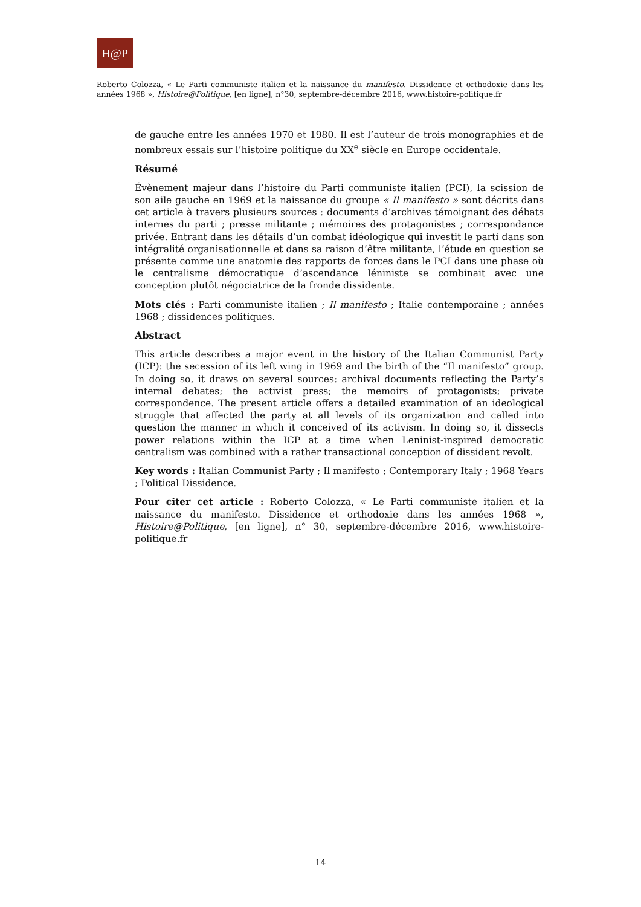H@P
Roberto Colozza, « Le Parti communiste italien et la naissance du manifesto. Dissidence et orthodoxie dans les années 1968 », Histoire@Politique, [en ligne], n°30, septembre-décembre 2016, www.histoire-politique.fr
de gauche entre les années 1970 et 1980. Il est l’auteur de trois monographies et de nombreux essais sur l’histoire politique du XX<sup>e</sup> siècle en Europe occidentale.
Résumé
Évènement majeur dans l’histoire du Parti communiste italien (PCI), la scission de son aile gauche en 1969 et la naissance du groupe « Il manifesto » sont décrits dans cet article à travers plusieurs sources : documents d’archives témoignant des débats internes du parti ; presse militante ; mémoires des protagonistes ; correspondance privée. Entrant dans les détails d’un combat idéologique qui investit le parti dans son intégralité organisationnelle et dans sa raison d’être militante, l’étude en question se présente comme une anatomie des rapports de forces dans le PCI dans une phase où le centralisme démocratique d’ascendance léniniste se combinait avec une conception plutôt négociatrice de la fronde dissidente.
Mots clés : Parti communiste italien ; Il manifesto ; Italie contemporaine ; années 1968 ; dissidences politiques.
Abstract
This article describes a major event in the history of the Italian Communist Party (ICP): the secession of its left wing in 1969 and the birth of the “Il manifesto” group. In doing so, it draws on several sources: archival documents reflecting the Party’s internal debates; the activist press; the memoirs of protagonists; private correspondence. The present article offers a detailed examination of an ideological struggle that affected the party at all levels of its organization and called into question the manner in which it conceived of its activism. In doing so, it dissects power relations within the ICP at a time when Leninist-inspired democratic centralism was combined with a rather transactional conception of dissident revolt.
Key words : Italian Communist Party ; Il manifesto ; Contemporary Italy ; 1968 Years ; Political Dissidence.
Pour citer cet article : Roberto Colozza, « Le Parti communiste italien et la naissance du manifesto. Dissidence et orthodoxie dans les années 1968 », Histoire@Politique, [en ligne], n° 30, septembre-décembre 2016, www.histoire-politique.fr
14